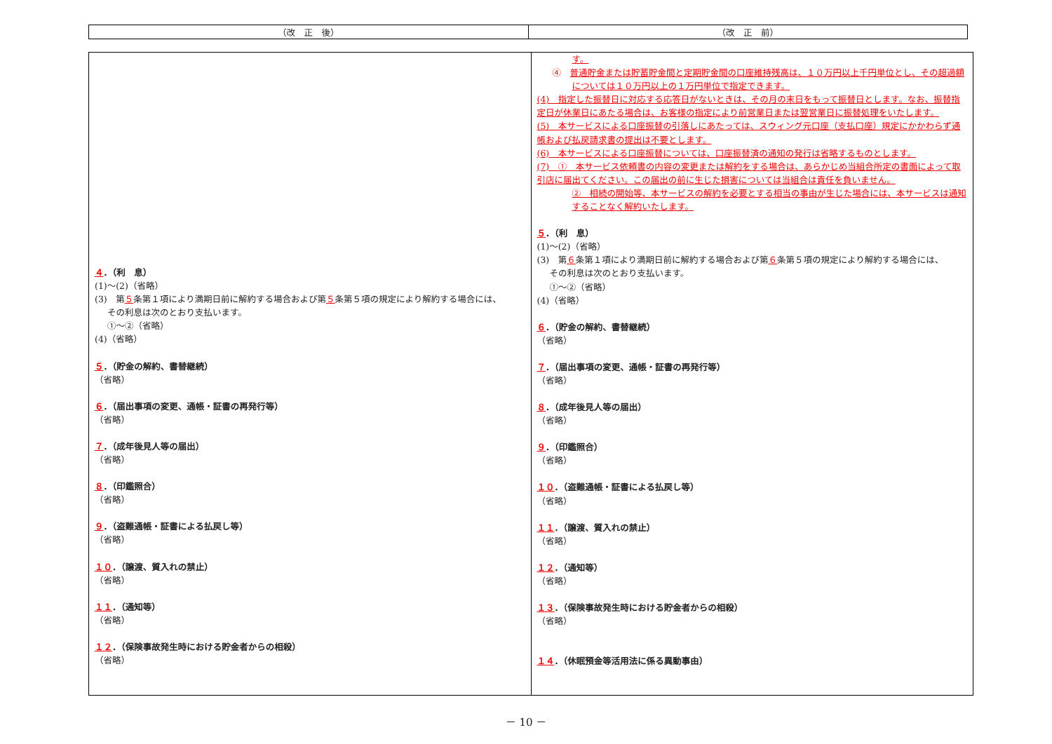| （改 正 後） | （改 正 前） |
| ４ ．（利 息） (1)～(2)（省略） (3) 第 ５ 条第１項により満期日前に解約する場合および第 ５ 条第５項の規定により解約する場合には、 その利息は次のとおり支払います。 ①～②（省略） (4)（省略） ５ ．（貯金の解約、書替継続） （省略） ６ ．（届出事項の変更、通帳・証書の再発行等） （省略） ７ ．（成年後見人等の届出） （省略） ８ ．（印鑑照合） （省略） ９ ．（盗難通帳・証書による払戻し等） （省略） １０ ．（譲渡、質入れの禁止） （省略） １１ ．（通知等） （省略） １２ ．（保険事故発生時における貯金者からの相殺） （省略） | す。 ④ 普通貯金または貯蓄貯金間と定期貯金間の口座維持残高は、１０万円以上千円単位とし、その超過額については１０万円以上の１万円単位で指定できます。 (4) 指定した振替日に対応する応答日がないときは、その月の末日をもって振替日とします。なお、振替指定日が休業日にあたる場合は、お客様の指定により前営業日または翌営業日に振替処理をいたします。 (5) 本サービスによる口座振替の引落しにあたっては、スウィング元口座（支払口座）規定にかかわらず通帳および払戻請求書の提出は不要とします。 (6) 本サービスによる口座振替については、口座振替済の通知の発行は省略するものとします。 (7) ① 本サービス依頼書の内容の変更または解約をする場合は、あらかじめ当組合所定の書面によって取引店に届出てください。この届出の前に生じた損害については当組合は責任を負いません。 ② 相続の開始等、本サービスの解約を必要とする相当の事由が生じた場合には、本サービスは通知することなく解約いたします。 ５ ．（利 息） (1)～(2)（省略） (3) 第 ６ 条第１項により満期日前に解約する場合および第 ６ 条第５項の規定により解約する場合には、 その利息は次のとおり支払います。 ①～②（省略） (4)（省略） ６ ．（貯金の解約、書替継続） （省略） ７ ．（届出事項の変更、通帳・証書の再発行等） （省略） ８ ．（成年後見人等の届出） （省略） ９ ．（印鑑照合） （省略） １０ ．（盗難通帳・証書による払戻し等） （省略） １１ ．（譲渡、質入れの禁止） （省略） １２ ．（通知等） （省略） １３ ．（保険事故発生時における貯金者からの相殺） （省略） １４ ．（休眠預金等活用法に係る異動事由） |
－ 10 －